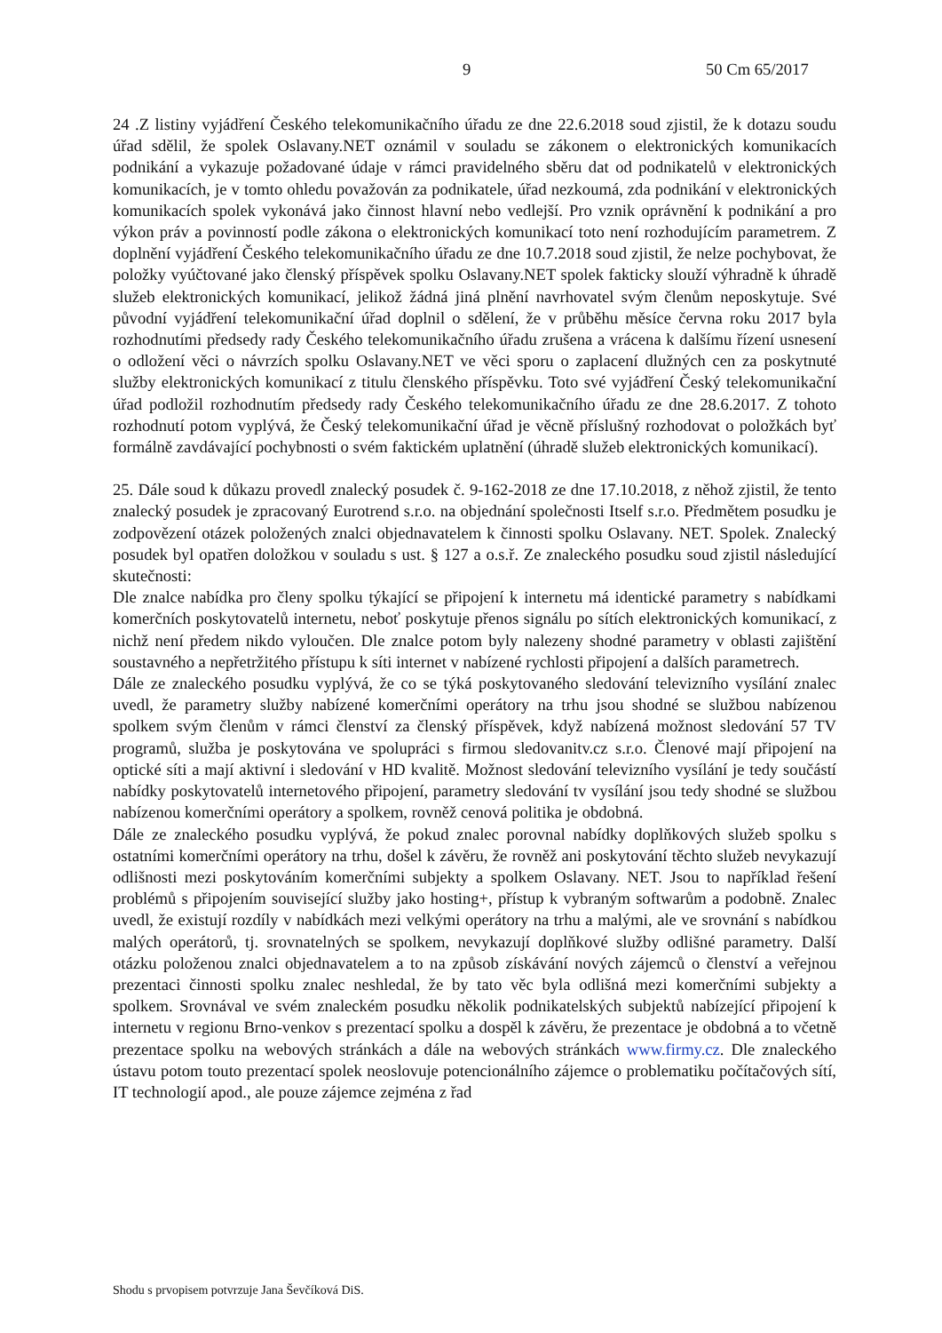9 50 Cm 65/2017
24 .Z listiny vyjádření Českého telekomunikačního úřadu ze dne 22.6.2018 soud zjistil, že k dotazu soudu úřad sdělil, že spolek Oslavany.NET oznámil v souladu se zákonem o elektronických komunikacích podnikání a vykazuje požadované údaje v rámci pravidelného sběru dat od podnikatelů v elektronických komunikacích, je v tomto ohledu považován za podnikatele, úřad nezkoumá, zda podnikání v elektronických komunikacích spolek vykonává jako činnost hlavní nebo vedlejší. Pro vznik oprávnění k podnikání a pro výkon práv a povinností podle zákona o elektronických komunikací toto není rozhodujícím parametrem. Z doplnění vyjádření Českého telekomunikačního úřadu ze dne 10.7.2018 soud zjistil, že nelze pochybovat, že položky vyúčtované jako členský příspěvek spolku Oslavany.NET spolek fakticky slouží výhradně k úhradě služeb elektronických komunikací, jelikož žádná jiná plnění navrhovatel svým členům neposkytuje. Své původní vyjádření telekomunikační úřad doplnil o sdělení, že v průběhu měsíce června roku 2017 byla rozhodnutími předsedy rady Českého telekomunikačního úřadu zrušena a vrácena k dalšímu řízení usnesení o odložení věci o návrzích spolku Oslavany.NET ve věci sporu o zaplacení dlužných cen za poskytnuté služby elektronických komunikací z titulu členského příspěvku. Toto své vyjádření Český telekomunikační úřad podložil rozhodnutím předsedy rady Českého telekomunikačního úřadu ze dne 28.6.2017. Z tohoto rozhodnutí potom vyplývá, že Český telekomunikační úřad je věcně příslušný rozhodovat o položkách byť formálně zavdávající pochybnosti o svém faktickém uplatnění (úhradě služeb elektronických komunikací).
25. Dále soud k důkazu provedl znalecký posudek č. 9-162-2018 ze dne 17.10.2018, z něhož zjistil, že tento znalecký posudek je zpracovaný Eurotrend s.r.o. na objednání společnosti Itself s.r.o. Předmětem posudku je zodpovězení otázek položených znalci objednavatelem k činnosti spolku Oslavany. NET. Spolek. Znalecký posudek byl opatřen doložkou v souladu s ust. § 127 a o.s.ř. Ze znaleckého posudku soud zjistil následující skutečnosti:
Dle znalce nabídka pro členy spolku týkající se připojení k internetu má identické parametry s nabídkami komerčních poskytovatelů internetu, neboť poskytuje přenos signálu po sítích elektronických komunikací, z nichž není předem nikdo vyloučen. Dle znalce potom byly nalezeny shodné parametry v oblasti zajištění soustavného a nepřetržitého přístupu k síti internet v nabízené rychlosti připojení a dalších parametrech.
Dále ze znaleckého posudku vyplývá, že co se týká poskytovaného sledování televizního vysílání znalec uvedl, že parametry služby nabízené komerčními operátory na trhu jsou shodné se službou nabízenou spolkem svým členům v rámci členství za členský příspěvek, když nabízená možnost sledování 57 TV programů, služba je poskytována ve spolupráci s firmou sledovanitv.cz s.r.o. Členové mají připojení na optické síti a mají aktivní i sledování v HD kvalitě. Možnost sledování televizního vysílání je tedy součástí nabídky poskytovatelů internetového připojení, parametry sledování tv vysílání jsou tedy shodné se službou nabízenou komerčními operátory a spolkem, rovněž cenová politika je obdobná.
Dále ze znaleckého posudku vyplývá, že pokud znalec porovnal nabídky doplňkových služeb spolku s ostatními komerčními operátory na trhu, došel k závěru, že rovněž ani poskytování těchto služeb nevykazují odlišnosti mezi poskytováním komerčními subjekty a spolkem Oslavany. NET. Jsou to například řešení problémů s připojením související služby jako hosting+, přístup k vybraným softwarům a podobně. Znalec uvedl, že existují rozdíly v nabídkách mezi velkými operátory na trhu a malými, ale ve srovnání s nabídkou malých operátorů, tj. srovnatelných se spolkem, nevykazují doplňkové služby odlišné parametry. Další otázku položenou znalci objednavatelem a to na způsob získávání nových zájemců o členství a veřejnou prezentaci činnosti spolku znalec neshledal, že by tato věc byla odlišná mezi komerčními subjekty a spolkem. Srovnával ve svém znaleckém posudku několik podnikatelských subjektů nabízející připojení k internetu v regionu Brno-venkov s prezentací spolku a dospěl k závěru, že prezentace je obdobná a to včetně prezentace spolku na webových stránkách a dále na webových stránkách www.firmy.cz. Dle znaleckého ústavu potom touto prezentací spolek neoslovuje potencionálního zájemce o problematiku počítačových sítí, IT technologií apod., ale pouze zájemce zejména z řad
Shodu s prvopisem potvrzuje Jana Ševčíková DiS.